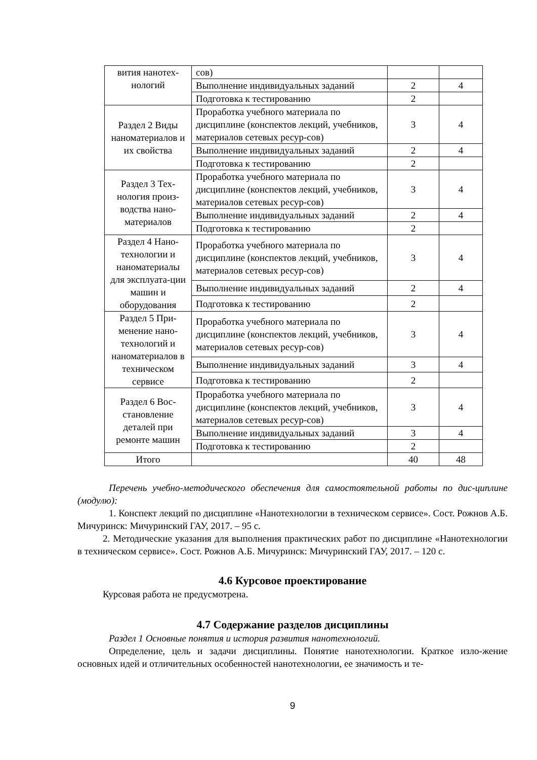| вития нанотех-нологий | сов) | | |
| | Выполнение индивидуальных заданий | 2 | 4 |
| | Подготовка к тестированию | 2 | |
| Раздел 2 Виды наноматериалов и их свойства | Проработка учебного материала по дисциплине (конспектов лекций, учебников, материалов сетевых ресур-сов) | 3 | 4 |
| | Выполнение индивидуальных заданий | 2 | 4 |
| | Подготовка к тестированию | 2 | |
| Раздел 3 Тех-нология произ-водства нано-материалов | Проработка учебного материала по дисциплине (конспектов лекций, учебников, материалов сетевых ресур-сов) | 3 | 4 |
| | Выполнение индивидуальных заданий | 2 | 4 |
| | Подготовка к тестированию | 2 | |
| Раздел 4 Нано-технологии и наноматериалы для эксплуата-ции машин и оборудования | Проработка учебного материала по дисциплине (конспектов лекций, учебников, материалов сетевых ресур-сов) | 3 | 4 |
| | Выполнение индивидуальных заданий | 2 | 4 |
| | Подготовка к тестированию | 2 | |
| Раздел 5 При-менение нано-технологий и наноматериалов в техническом сервисе | Проработка учебного материала по дисциплине (конспектов лекций, учебников, материалов сетевых ресур-сов) | 3 | 4 |
| | Выполнение индивидуальных заданий | 3 | 4 |
| | Подготовка к тестированию | 2 | |
| Раздел 6 Вос-становление деталей при ремонте машин | Проработка учебного материала по дисциплине (конспектов лекций, учебников, материалов сетевых ресур-сов) | 3 | 4 |
| | Выполнение индивидуальных заданий | 3 | 4 |
| | Подготовка к тестированию | 2 | |
| Итого | | 40 | 48 |
Перечень учебно-методического обеспечения для самостоятельной работы по дис-циплине (модулю):
1. Конспект лекций по дисциплине «Нанотехнологии в техническом сервисе». Сост. Рожнов А.Б. Мичуринск: Мичуринский ГАУ, 2017. – 95 с.
2. Методические указания для выполнения практических работ по дисциплине «Нанотехнологии в техническом сервисе». Сост. Рожнов А.Б. Мичуринск: Мичуринский ГАУ, 2017. – 120 с.
4.6 Курсовое проектирование
Курсовая работа не предусмотрена.
4.7 Содержание разделов дисциплины
Раздел 1 Основные понятия и история развития нанотехнологий.
Определение, цель и задачи дисциплины. Понятие нанотехнологии. Краткое изло-жение основных идей и отличительных особенностей нанотехнологии, ее значимость и те-
9